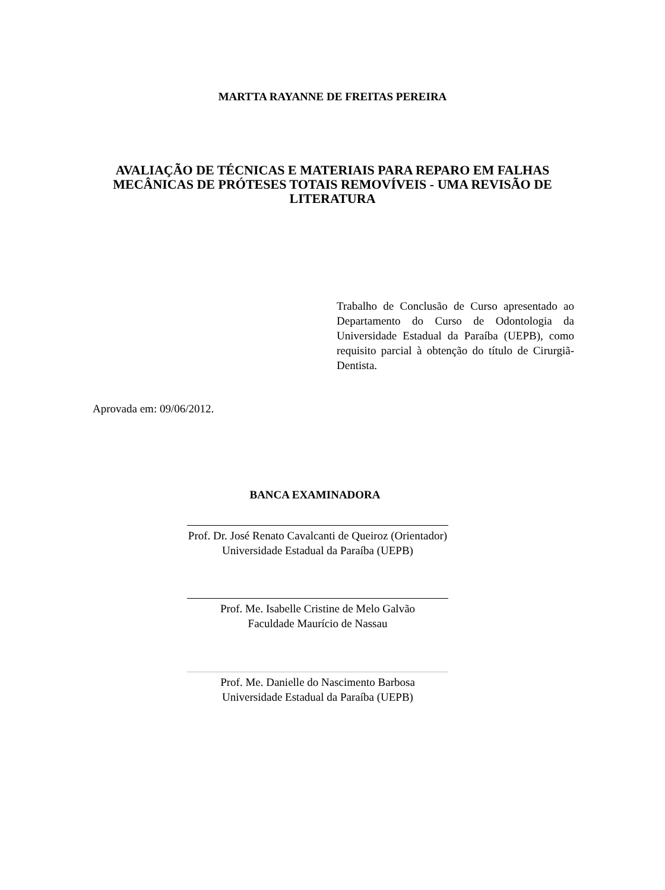MARTTA RAYANNE DE FREITAS PEREIRA
AVALIAÇÃO DE TÉCNICAS E MATERIAIS PARA REPARO EM FALHAS MECÂNICAS DE PRÓTESES TOTAIS REMOVÍVEIS - UMA REVISÃO DE LITERATURA
Trabalho de Conclusão de Curso apresentado ao Departamento do Curso de Odontologia da Universidade Estadual da Paraíba (UEPB), como requisito parcial à obtenção do título de Cirurgiã- Dentista.
Aprovada em: 09/06/2012.
BANCA EXAMINADORA
Prof. Dr. José Renato Cavalcanti de Queiroz (Orientador)
Universidade Estadual da Paraíba (UEPB)
Prof. Me. Isabelle Cristine de Melo Galvão
Faculdade Maurício de Nassau
Prof. Me. Danielle do Nascimento Barbosa
Universidade Estadual da Paraíba (UEPB)